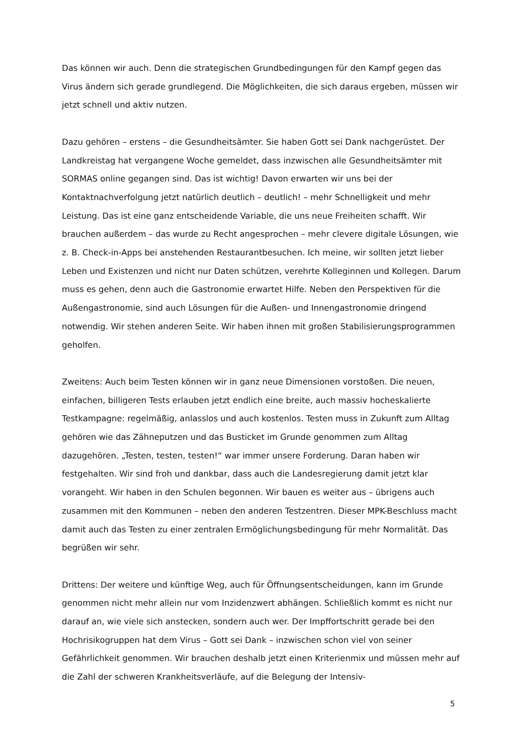Das können wir auch. Denn die strategischen Grundbedingungen für den Kampf gegen das Virus ändern sich gerade grundlegend. Die Möglichkeiten, die sich daraus ergeben, müssen wir jetzt schnell und aktiv nutzen.
Dazu gehören – erstens – die Gesundheitsämter. Sie haben Gott sei Dank nachgerüstet. Der Landkreistag hat vergangene Woche gemeldet, dass inzwischen alle Gesundheitsämter mit SORMAS online gegangen sind. Das ist wichtig! Davon erwarten wir uns bei der Kontaktnachverfolgung jetzt natürlich deutlich – deutlich! – mehr Schnelligkeit und mehr Leistung. Das ist eine ganz entscheidende Variable, die uns neue Freiheiten schafft. Wir brauchen außerdem – das wurde zu Recht angesprochen – mehr clevere digitale Lösungen, wie z. B. Check-in-Apps bei anstehenden Restaurantbesuchen. Ich meine, wir sollten jetzt lieber Leben und Existenzen und nicht nur Daten schützen, verehrte Kolleginnen und Kollegen. Darum muss es gehen, denn auch die Gastronomie erwartet Hilfe. Neben den Perspektiven für die Außengastronomie, sind auch Lösungen für die Außen- und Innengastronomie dringend notwendig. Wir stehen anderen Seite. Wir haben ihnen mit großen Stabilisierungsprogrammen geholfen.
Zweitens: Auch beim Testen können wir in ganz neue Dimensionen vorstoßen. Die neuen, einfachen, billigeren Tests erlauben jetzt endlich eine breite, auch massiv hocheskalierte Testkampagne: regelmäßig, anlasslos und auch kostenlos. Testen muss in Zukunft zum Alltag gehören wie das Zähneputzen und das Busticket im Grunde genommen zum Alltag dazugehören. „Testen, testen, testen!“ war immer unsere Forderung. Daran haben wir festgehalten. Wir sind froh und dankbar, dass auch die Landesregierung damit jetzt klar vorangeht. Wir haben in den Schulen begonnen. Wir bauen es weiter aus – übrigens auch zusammen mit den Kommunen – neben den anderen Testzentren. Dieser MPK-Beschluss macht damit auch das Testen zu einer zentralen Ermöglichungsbedingung für mehr Normalität. Das begrüßen wir sehr.
Drittens: Der weitere und künftige Weg, auch für Öffnungsentscheidungen, kann im Grunde genommen nicht mehr allein nur vom Inzidenzwert abhängen. Schließlich kommt es nicht nur darauf an, wie viele sich anstecken, sondern auch wer. Der Impffortschritt gerade bei den Hochrisikogruppen hat dem Virus – Gott sei Dank – inzwischen schon viel von seiner Gefährlichkeit genommen. Wir brauchen deshalb jetzt einen Kriterienmix und müssen mehr auf die Zahl der schweren Krankheitsverläufe, auf die Belegung der Intensiv-
5